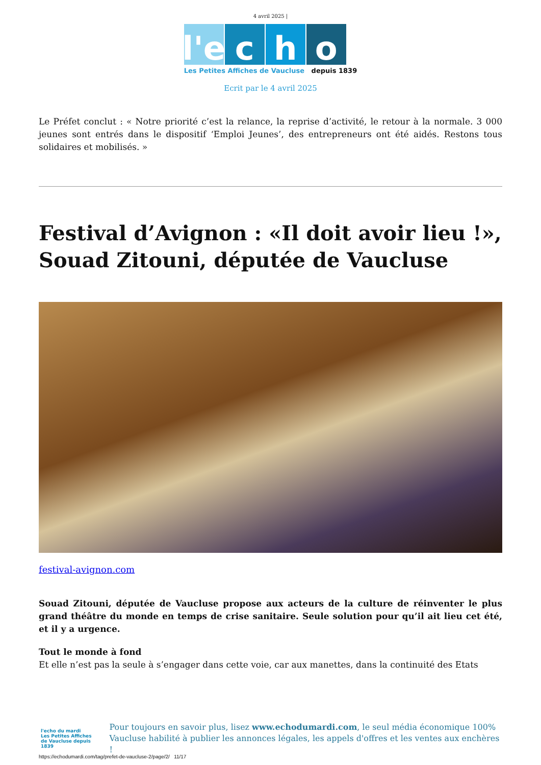4 avril 2025 |
l'e
c
h
o
Les Petites Affiches de Vaucluse depuis 1839
Ecrit par le 4 avril 2025
Le Préfet conclut : « Notre priorité c’est la relance, la reprise d’activité, le retour à la normale. 3 000 jeunes sont entrés dans le dispositif ‘Emploi Jeunes’, des entrepreneurs ont été aidés. Restons tous solidaires et mobilisés. »
Festival d’Avignon : «Il doit avoir lieu !», Souad Zitouni, députée de Vaucluse
festival-avignon.com
Souad Zitouni, députée de Vaucluse propose aux acteurs de la culture de réinventer le plus grand théâtre du monde en temps de crise sanitaire. Seule solution pour qu’il ait lieu cet été, et il y a urgence.
Tout le monde à fond
Et elle n’est pas la seule à s’engager dans cette voie, car aux manettes, dans la continuité des Etats
l'echo du mardi
Les Petites Affiches de Vaucluse depuis 1839
Pour toujours en savoir plus, lisez www.echodumardi.com, le seul média économique 100% Vaucluse habilité à publier les annonces légales, les appels d'offres et les ventes aux enchères !
https://echodumardi.com/tag/prefet-de-vaucluse-2/page/2/ 11/17